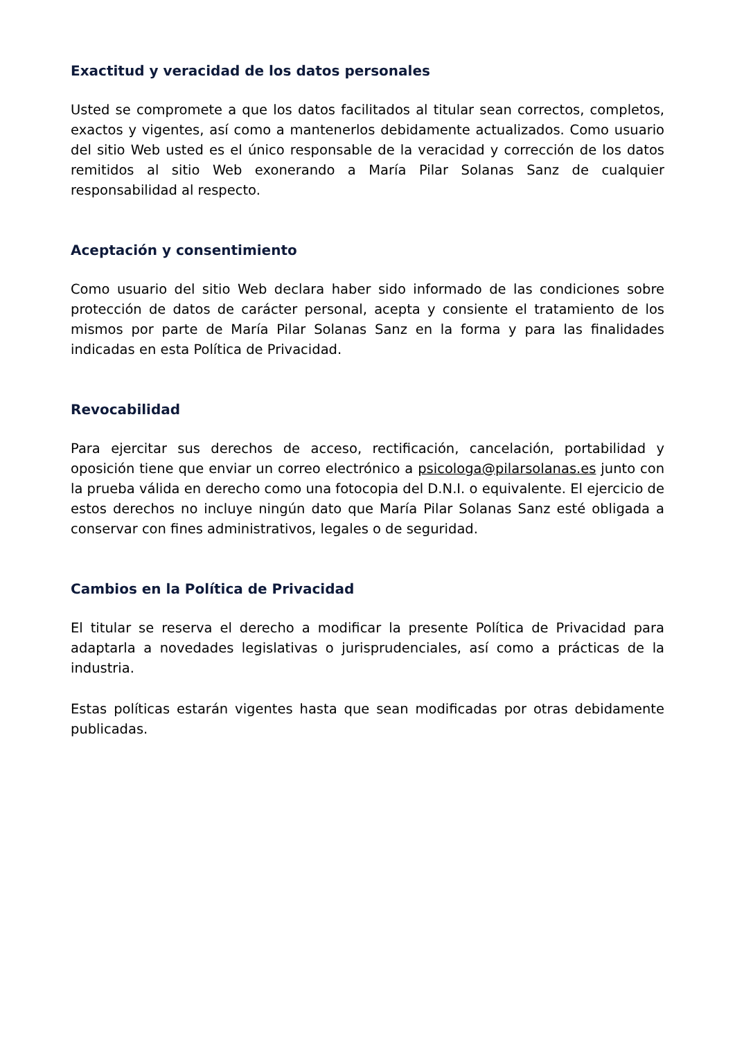Exactitud y veracidad de los datos personales
Usted se compromete a que los datos facilitados al titular sean correctos, completos, exactos y vigentes, así como a mantenerlos debidamente actualizados. Como usuario del sitio Web usted es el único responsable de la veracidad y corrección de los datos remitidos al sitio Web exonerando a María Pilar Solanas Sanz de cualquier responsabilidad al respecto.
Aceptación y consentimiento
Como usuario del sitio Web declara haber sido informado de las condiciones sobre protección de datos de carácter personal, acepta y consiente el tratamiento de los mismos por parte de María Pilar Solanas Sanz en la forma y para las finalidades indicadas en esta Política de Privacidad.
Revocabilidad
Para ejercitar sus derechos de acceso, rectificación, cancelación, portabilidad y oposición tiene que enviar un correo electrónico a psicologa@pilarsolanas.es junto con la prueba válida en derecho como una fotocopia del D.N.I. o equivalente. El ejercicio de estos derechos no incluye ningún dato que María Pilar Solanas Sanz esté obligada a conservar con fines administrativos, legales o de seguridad.
Cambios en la Política de Privacidad
El titular se reserva el derecho a modificar la presente Política de Privacidad para adaptarla a novedades legislativas o jurisprudenciales, así como a prácticas de la industria.
Estas políticas estarán vigentes hasta que sean modificadas por otras debidamente publicadas.